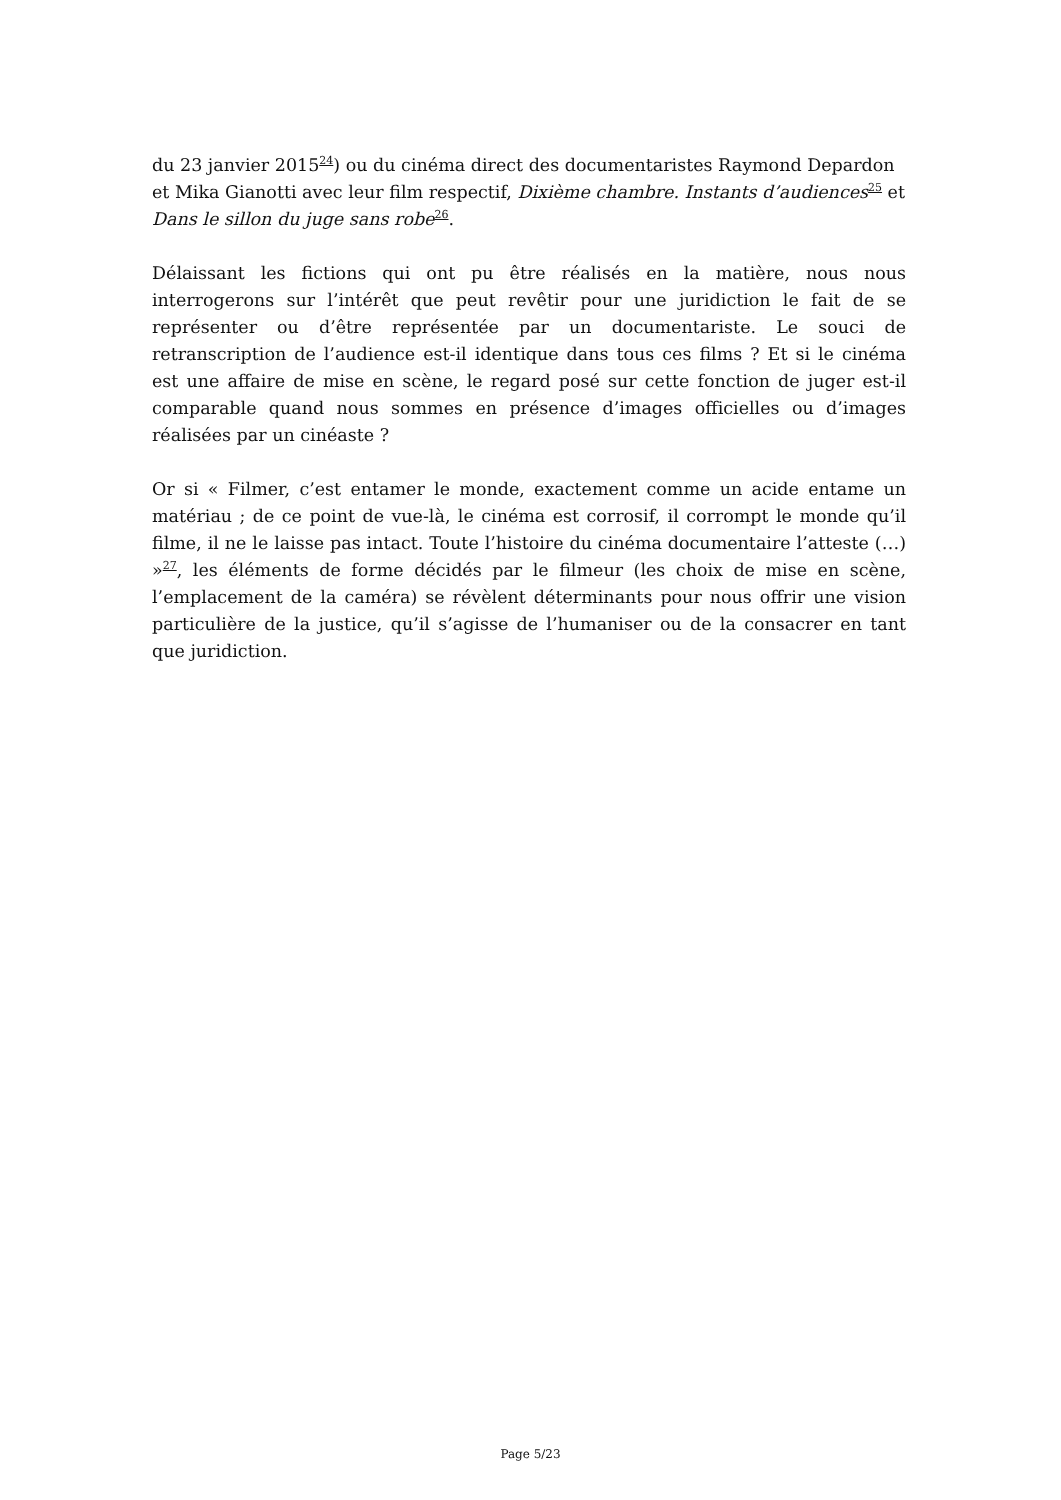du 23 janvier 2015<sup>24</sup>) ou du cinéma direct des documentaristes Raymond Depardon et Mika Gianotti avec leur film respectif, Dixième chambre. Instants d’audiences<sup>25</sup> et Dans le sillon du juge sans robe<sup>26</sup>.
Délaissant les fictions qui ont pu être réalisés en la matière, nous nous interrogerons sur l’intérêt que peut revêtir pour une juridiction le fait de se représenter ou d’être représentée par un documentariste. Le souci de retranscription de l’audience est-il identique dans tous ces films ? Et si le cinéma est une affaire de mise en scène, le regard posé sur cette fonction de juger est-il comparable quand nous sommes en présence d’images officielles ou d’images réalisées par un cinéaste ?
Or si « Filmer, c’est entamer le monde, exactement comme un acide entame un matériau ; de ce point de vue-là, le cinéma est corrosif, il corrompt le monde qu’il filme, il ne le laisse pas intact. Toute l’histoire du cinéma documentaire l’atteste (…) »<sup>27</sup>, les éléments de forme décidés par le filmeur (les choix de mise en scène, l’emplacement de la caméra) se révèlent déterminants pour nous offrir une vision particulière de la justice, qu’il s’agisse de l’humaniser ou de la consacrer en tant que juridiction.
Page 5/23